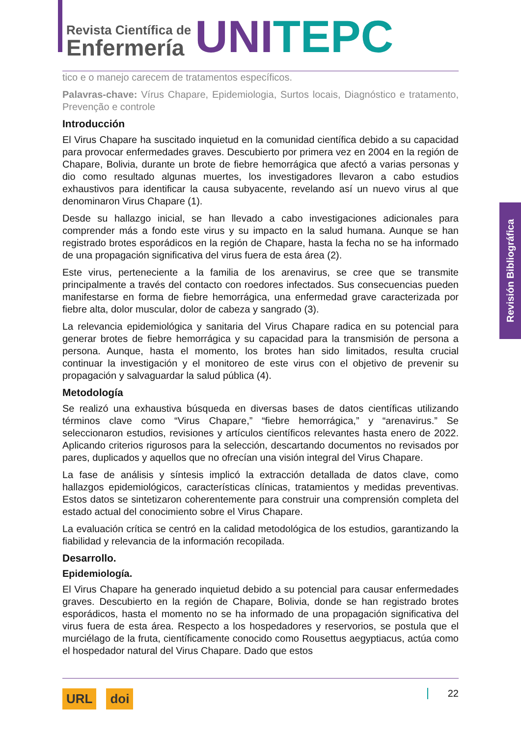Revista Científica de
Enfermería
UNI TEPC
tico e o manejo carecem de tratamentos específicos.
Palavras-chave: Vírus Chapare, Epidemiologia, Surtos locais, Diagnóstico e tratamento, Prevenção e controle
Introducción
El Virus Chapare ha suscitado inquietud en la comunidad científica debido a su capacidad para provocar enfermedades graves. Descubierto por primera vez en 2004 en la región de Chapare, Bolivia, durante un brote de fiebre hemorrágica que afectó a varias personas y dio como resultado algunas muertes, los investigadores llevaron a cabo estudios exhaustivos para identificar la causa subyacente, revelando así un nuevo virus al que denominaron Virus Chapare (1).
Desde su hallazgo inicial, se han llevado a cabo investigaciones adicionales para comprender más a fondo este virus y su impacto en la salud humana. Aunque se han registrado brotes esporádicos en la región de Chapare, hasta la fecha no se ha informado de una propagación significativa del virus fuera de esta área (2).
Este virus, perteneciente a la familia de los arenavirus, se cree que se transmite principalmente a través del contacto con roedores infectados. Sus consecuencias pueden manifestarse en forma de fiebre hemorrágica, una enfermedad grave caracterizada por fiebre alta, dolor muscular, dolor de cabeza y sangrado (3).
La relevancia epidemiológica y sanitaria del Virus Chapare radica en su potencial para generar brotes de fiebre hemorrágica y su capacidad para la transmisión de persona a persona. Aunque, hasta el momento, los brotes han sido limitados, resulta crucial continuar la investigación y el monitoreo de este virus con el objetivo de prevenir su propagación y salvaguardar la salud pública (4).
Metodología
Se realizó una exhaustiva búsqueda en diversas bases de datos científicas utilizando términos clave como “Virus Chapare,” “fiebre hemorrágica,” y “arenavirus.” Se seleccionaron estudios, revisiones y artículos científicos relevantes hasta enero de 2022. Aplicando criterios rigurosos para la selección, descartando documentos no revisados por pares, duplicados y aquellos que no ofrecían una visión integral del Virus Chapare.
La fase de análisis y síntesis implicó la extracción detallada de datos clave, como hallazgos epidemiológicos, características clínicas, tratamientos y medidas preventivas. Estos datos se sintetizaron coherentemente para construir una comprensión completa del estado actual del conocimiento sobre el Virus Chapare.
La evaluación crítica se centró en la calidad metodológica de los estudios, garantizando la fiabilidad y relevancia de la información recopilada.
Desarrollo.
Epidemiología.
El Virus Chapare ha generado inquietud debido a su potencial para causar enfermedades graves. Descubierto en la región de Chapare, Bolivia, donde se han registrado brotes esporádicos, hasta el momento no se ha informado de una propagación significativa del virus fuera de esta área. Respecto a los hospedadores y reservorios, se postula que el murciélago de la fruta, científicamente conocido como Rousettus aegyptiacus, actúa como el hospedador natural del Virus Chapare. Dado que estos
Revisión Bibliográfica
URL doi
22